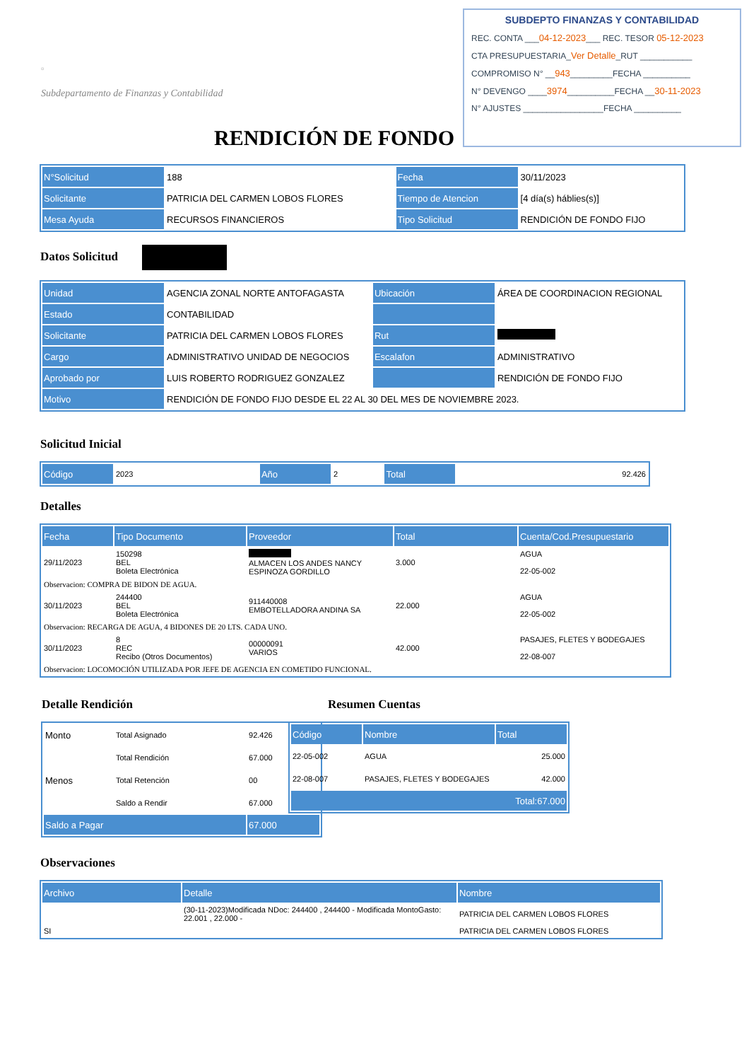SUBDEPTO FINANZAS Y CONTABILIDAD
REC. CONTA ___04-12-2023___ REC. TESOR 05-12-2023
CTA PRESUPUESTARIA_Ver Detalle_RUT ___________
COMPROMISO N° __943_________FECHA __________
N° DEVENGO ____3974__________FECHA __30-11-2023
N° AJUSTES _________________FECHA __________
▫
Subdepartamento de Finanzas y Contabilidad
RENDICIÓN DE FONDO
| N°Solicitud | 188 | Fecha | 30/11/2023 |
| Solicitante | PATRICIA DEL CARMEN LOBOS FLORES | Tiempo de Atencion | [4 día(s) háblies(s)] |
| Mesa Ayuda | RECURSOS FINANCIEROS | Tipo Solicitud | RENDICIÓN DE FONDO FIJO |
Datos Solicitud
| Unidad | AGENCIA ZONAL NORTE ANTOFAGASTA | Ubicación | ÁREA DE COORDINACION REGIONAL |
| Estado | CONTABILIDAD | | |
| Solicitante | PATRICIA DEL CARMEN LOBOS FLORES | Rut | |
| Cargo | ADMINISTRATIVO UNIDAD DE NEGOCIOS | Escalafon | ADMINISTRATIVO |
| Aprobado por | LUIS ROBERTO RODRIGUEZ GONZALEZ | | RENDICIÓN DE FONDO FIJO |
| Motivo | RENDICIÓN DE FONDO FIJO DESDE EL 22 AL 30 DEL MES DE NOVIEMBRE 2023. | | |
Solicitud Inicial
| Código | 2023 | Año | 2 | Total | 92.426 |
Detalles
| Fecha | Tipo Documento | Proveedor | Total | Cuenta/Cod.Presupuestario |
| --- | --- | --- | --- | --- |
| 29/11/2023 | 150298 BEL Boleta Electrónica | ALMACEN LOS ANDES NANCY ESPINOZA GORDILLO | 3.000 | AGUA 22-05-002 |
| Observacion: COMPRA DE BIDON DE AGUA. | | | | |
| 30/11/2023 | 244400 BEL Boleta Electrónica | 911440008 EMBOTELLADORA ANDINA SA | 22.000 | AGUA 22-05-002 |
| Observacion: RECARGA DE AGUA, 4 BIDONES DE 20 LTS. CADA UNO. | | | | |
| 30/11/2023 | 8 REC Recibo (Otros Documentos) | 00000091 VARIOS | 42.000 | PASAJES, FLETES Y BODEGAJES 22-08-007 |
| Observacion: LOCOMOCIÓN UTILIZADA POR JEFE DE AGENCIA EN COMETIDO FUNCIONAL. | | | | |
Detalle Rendición
| Monto | Total Asignado | 92.426 |
| | Total Rendición | 67.000 |
| Menos | Total Retención | 00 |
| | Saldo a Rendir | 67.000 |
| Saldo a Pagar | | 67.000 |
Resumen Cuentas
| Código | Nombre | Total |
| --- | --- | --- |
| 22-05-002 | AGUA | 25.000 |
| 22-08-007 | PASAJES, FLETES Y BODEGAJES | 42.000 |
| Total:67.000 | | |
Observaciones
| Archivo | Detalle | Nombre |
| --- | --- | --- |
| | (30-11-2023)Modificada NDoc: 244400 , 244400 - Modificada MontoGasto: 22.001 , 22.000 - | PATRICIA DEL CARMEN LOBOS FLORES |
| SI | | PATRICIA DEL CARMEN LOBOS FLORES |